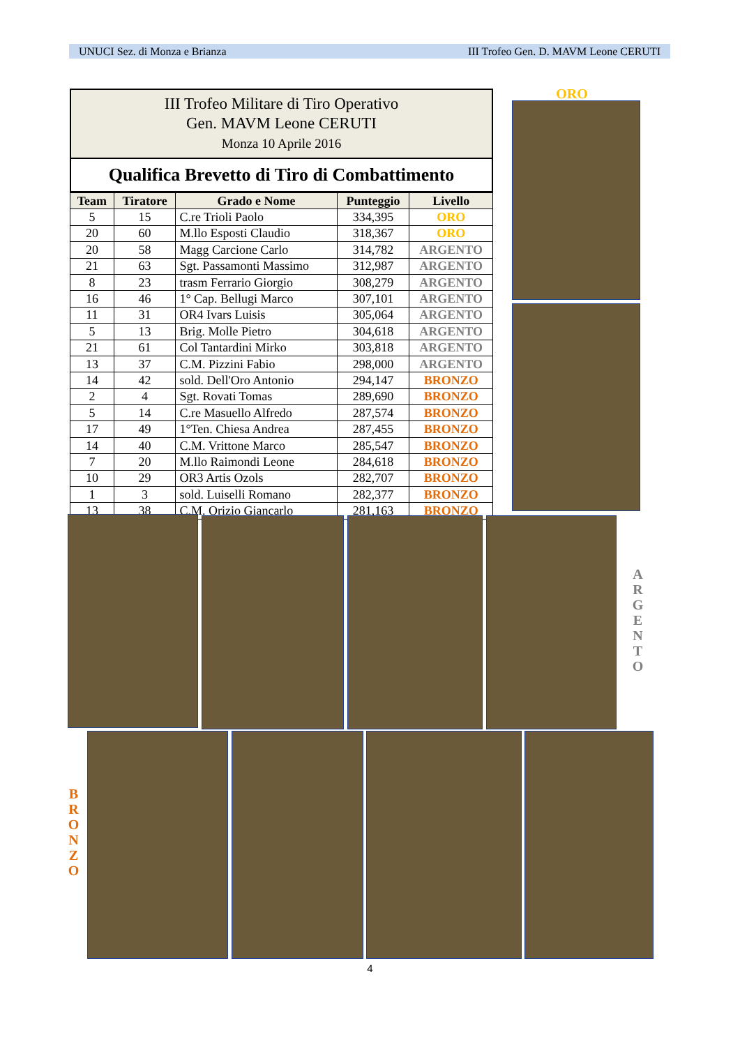UNUCI Sez. di Monza e Brianza III Trofeo Gen. D. MAVM Leone CERUTI
III Trofeo Militare di Tiro Operativo
Gen. MAVM Leone CERUTI
Monza 10 Aprile 2016
Qualifica Brevetto di Tiro di Combattimento
| Team | Tiratore | Grado e Nome | Punteggio | Livello |
| --- | --- | --- | --- | --- |
| 5 | 15 | C.re Trioli Paolo | 334,395 | ORO |
| 20 | 60 | M.llo Esposti Claudio | 318,367 | ORO |
| 20 | 58 | Magg Carcione Carlo | 314,782 | ARGENTO |
| 21 | 63 | Sgt. Passamonti Massimo | 312,987 | ARGENTO |
| 8 | 23 | trasm Ferrario Giorgio | 308,279 | ARGENTO |
| 16 | 46 | 1° Cap. Bellugi Marco | 307,101 | ARGENTO |
| 11 | 31 | OR4 Ivars Luisis | 305,064 | ARGENTO |
| 5 | 13 | Brig. Molle Pietro | 304,618 | ARGENTO |
| 21 | 61 | Col Tantardini Mirko | 303,818 | ARGENTO |
| 13 | 37 | C.M. Pizzini Fabio | 298,000 | ARGENTO |
| 14 | 42 | sold. Dell'Oro Antonio | 294,147 | BRONZO |
| 2 | 4 | Sgt. Rovati Tomas | 289,690 | BRONZO |
| 5 | 14 | C.re Masuello Alfredo | 287,574 | BRONZO |
| 17 | 49 | 1°Ten. Chiesa Andrea | 287,455 | BRONZO |
| 14 | 40 | C.M. Vrittone Marco | 285,547 | BRONZO |
| 7 | 20 | M.llo Raimondi Leone | 284,618 | BRONZO |
| 10 | 29 | OR3 Artis Ozols | 282,707 | BRONZO |
| 1 | 3 | sold. Luiselli Romano | 282,377 | BRONZO |
| 13 | 38 | C.M. Orizio Giancarlo | 281,163 | BRONZO |
ORO
A
R
G
E
N
T
O
B
R
O
N
Z
O
4